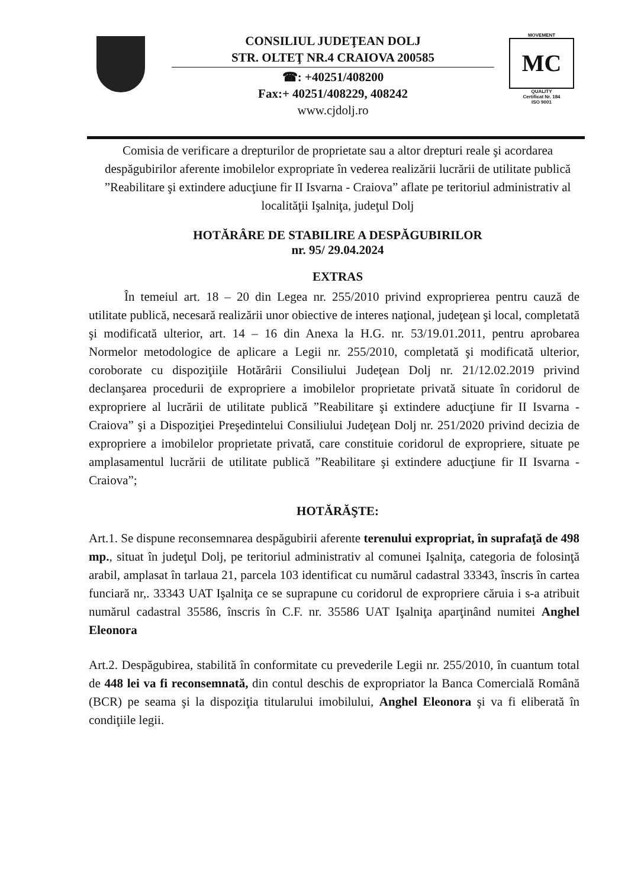CONSILIUL JUDEŢEAN DOLJ
STR. OLTEŢ NR.4 CRAIOVA 200585
☎: +40251/408200
Fax:+ 40251/408229, 408242
www.cjdolj.ro
MOVEMENT
MC
QUALITY
Certificat Nr. 184
ISO 9001
Comisia de verificare a drepturilor de proprietate sau a altor drepturi reale şi acordarea despăgubirilor aferente imobilelor expropriate în vederea realizării lucrării de utilitate publică ”Reabilitare şi extindere aducţiune fir II Isvarna - Craiova” aflate pe teritoriul administrativ al localităţii Işalniţa, judeţul Dolj
HOTĂRÂRE DE STABILIRE A DESPĂGUBIRILOR
nr. 95/ 29.04.2024
EXTRAS
În temeiul art. 18 – 20 din Legea nr. 255/2010 privind exproprierea pentru cauză de utilitate publică, necesară realizării unor obiective de interes naţional, judeţean şi local, completată şi modificată ulterior, art. 14 – 16 din Anexa la H.G. nr. 53/19.01.2011, pentru aprobarea Normelor metodologice de aplicare a Legii nr. 255/2010, completată şi modificată ulterior, coroborate cu dispoziţiile Hotărârii Consiliului Judeţean Dolj nr. 21/12.02.2019 privind declanşarea procedurii de expropriere a imobilelor proprietate privată situate în coridorul de expropriere al lucrării de utilitate publică ”Reabilitare şi extindere aducţiune fir II Isvarna - Craiova” şi a Dispoziţiei Preşedintelui Consiliului Judeţean Dolj nr. 251/2020 privind decizia de expropriere a imobilelor proprietate privată, care constituie coridorul de expropriere, situate pe amplasamentul lucrării de utilitate publică ”Reabilitare şi extindere aducţiune fir II Isvarna - Craiova”;
HOTĂRĂŞTE:
Art.1. Se dispune reconsemnarea despăgubirii aferente terenului expropriat, în suprafaţă de 498 mp., situat în judeţul Dolj, pe teritoriul administrativ al comunei Işalniţa, categoria de folosinţă arabil, amplasat în tarlaua 21, parcela 103 identificat cu numărul cadastral 33343, înscris în cartea funciară nr,. 33343 UAT Işalniţa ce se suprapune cu coridorul de expropriere căruia i s-a atribuit numărul cadastral 35586, înscris în C.F. nr. 35586 UAT Işalniţa aparţinând numitei Anghel Eleonora
Art.2. Despăgubirea, stabilită în conformitate cu prevederile Legii nr. 255/2010, în cuantum total de 448 lei va fi reconsemnată, din contul deschis de expropriator la Banca Comercială Română (BCR) pe seama şi la dispoziţia titularului imobilului, Anghel Eleonora şi va fi eliberată în condiţiile legii.